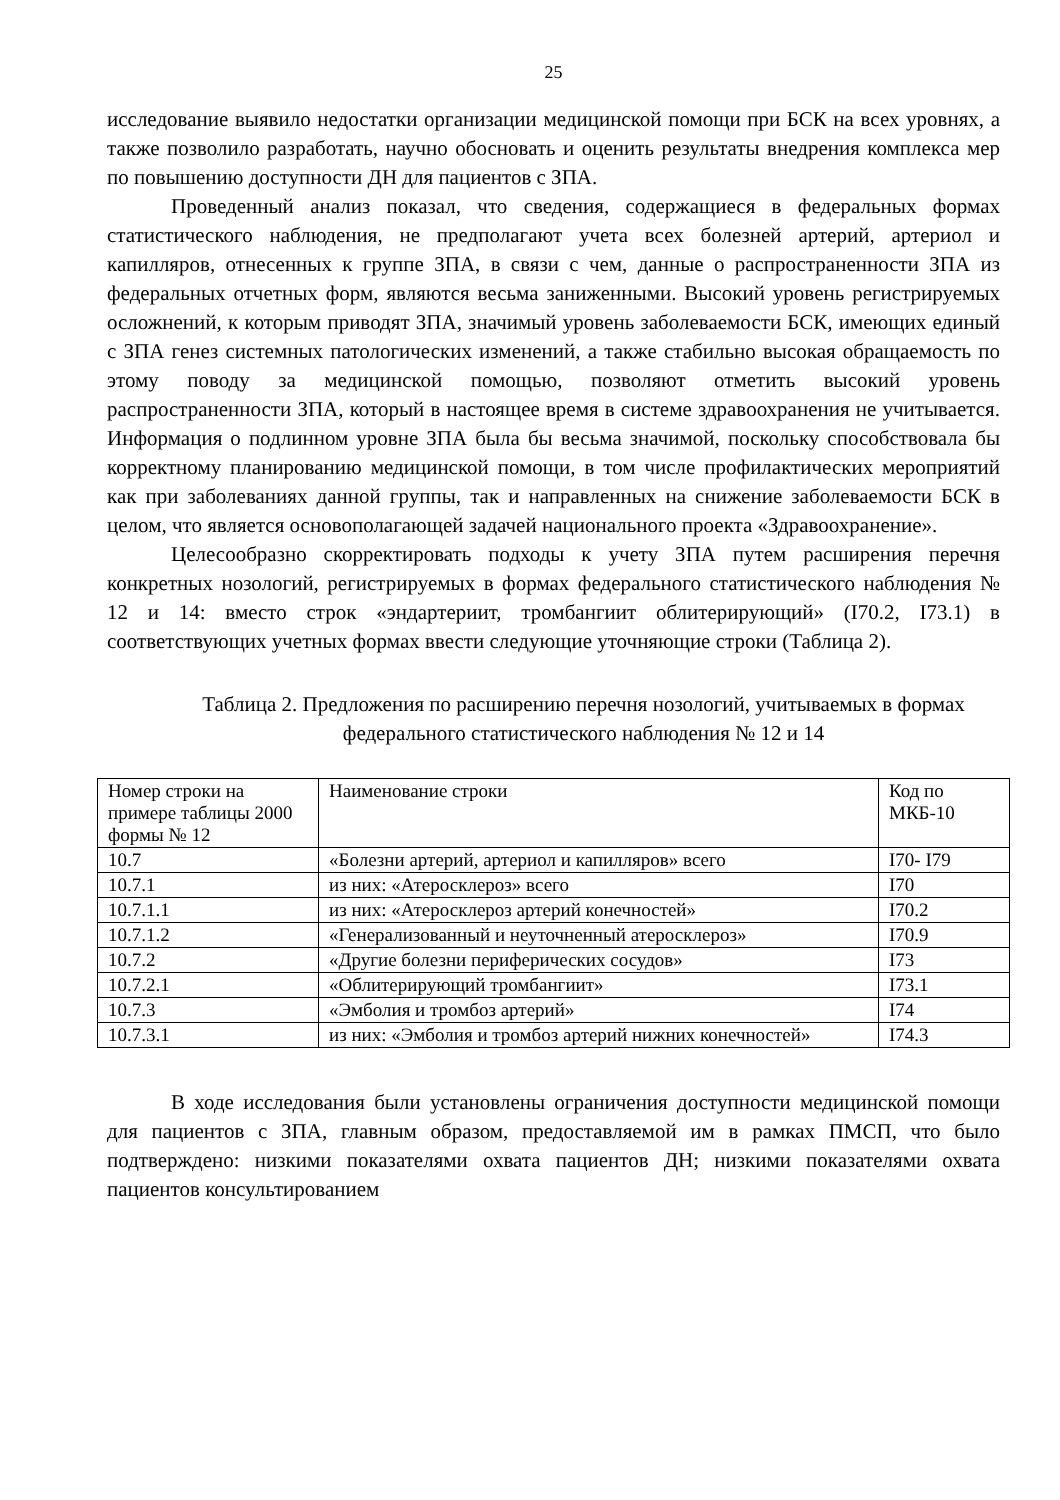25
исследование выявило недостатки организации медицинской помощи при БСК на всех уровнях, а также позволило разработать, научно обосновать и оценить результаты внедрения комплекса мер по повышению доступности ДН для пациентов с ЗПА.
Проведенный анализ показал, что сведения, содержащиеся в федеральных формах статистического наблюдения, не предполагают учета всех болезней артерий, артериол и капилляров, отнесенных к группе ЗПА, в связи с чем, данные о распространенности ЗПА из федеральных отчетных форм, являются весьма заниженными. Высокий уровень регистрируемых осложнений, к которым приводят ЗПА, значимый уровень заболеваемости БСК, имеющих единый с ЗПА генез системных патологических изменений, а также стабильно высокая обращаемость по этому поводу за медицинской помощью, позволяют отметить высокий уровень распространенности ЗПА, который в настоящее время в системе здравоохранения не учитывается. Информация о подлинном уровне ЗПА была бы весьма значимой, поскольку способствовала бы корректному планированию медицинской помощи, в том числе профилактических мероприятий как при заболеваниях данной группы, так и направленных на снижение заболеваемости БСК в целом, что является основополагающей задачей национального проекта «Здравоохранение».
Целесообразно скорректировать подходы к учету ЗПА путем расширения перечня конкретных нозологий, регистрируемых в формах федерального статистического наблюдения № 12 и 14: вместо строк «эндартериит, тромбангиит облитерирующий» (I70.2, I73.1) в соответствующих учетных формах ввести следующие уточняющие строки (Таблица 2).
Таблица 2. Предложения по расширению перечня нозологий, учитываемых в формах федерального статистического наблюдения № 12 и 14
| Номер строки на примере таблицы 2000 формы № 12 | Наименование строки | Код по МКБ-10 |
| 10.7 | «Болезни артерий, артериол и капилляров» всего | I70- I79 |
| 10.7.1 | из них: «Атеросклероз» всего | I70 |
| 10.7.1.1 | из них: «Атеросклероз артерий конечностей» | I70.2 |
| 10.7.1.2 | «Генерализованный и неуточненный атеросклероз» | I70.9 |
| 10.7.2 | «Другие болезни периферических сосудов» | I73 |
| 10.7.2.1 | «Облитерирующий тромбангиит» | I73.1 |
| 10.7.3 | «Эмболия и тромбоз артерий» | I74 |
| 10.7.3.1 | из них: «Эмболия и тромбоз артерий нижних конечностей» | I74.3 |
В ходе исследования были установлены ограничения доступности медицинской помощи для пациентов с ЗПА, главным образом, предоставляемой им в рамках ПМСП, что было подтверждено: низкими показателями охвата пациентов ДН; низкими показателями охвата пациентов консультированием